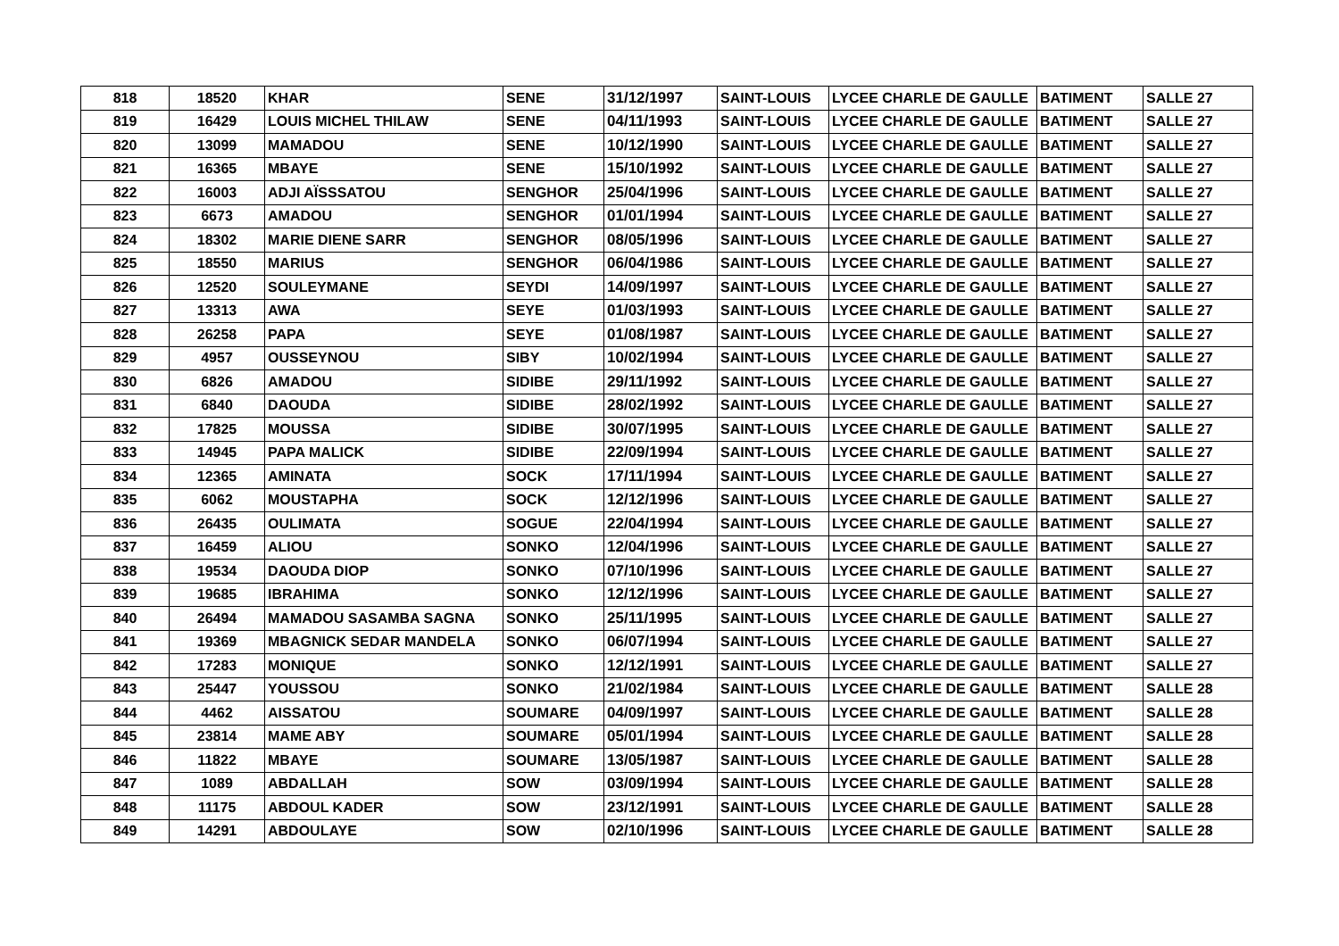| 818 | 18520 | KHAR | SENE | 31/12/1997 | SAINT-LOUIS | LYCEE CHARLE DE GAULLE | BATIMENT | SALLE 27 |
| 819 | 16429 | LOUIS MICHEL THILAW | SENE | 04/11/1993 | SAINT-LOUIS | LYCEE CHARLE DE GAULLE | BATIMENT | SALLE 27 |
| 820 | 13099 | MAMADOU | SENE | 10/12/1990 | SAINT-LOUIS | LYCEE CHARLE DE GAULLE | BATIMENT | SALLE 27 |
| 821 | 16365 | MBAYE | SENE | 15/10/1992 | SAINT-LOUIS | LYCEE CHARLE DE GAULLE | BATIMENT | SALLE 27 |
| 822 | 16003 | ADJI AÏSSSATOU | SENGHOR | 25/04/1996 | SAINT-LOUIS | LYCEE CHARLE DE GAULLE | BATIMENT | SALLE 27 |
| 823 | 6673 | AMADOU | SENGHOR | 01/01/1994 | SAINT-LOUIS | LYCEE CHARLE DE GAULLE | BATIMENT | SALLE 27 |
| 824 | 18302 | MARIE DIENE SARR | SENGHOR | 08/05/1996 | SAINT-LOUIS | LYCEE CHARLE DE GAULLE | BATIMENT | SALLE 27 |
| 825 | 18550 | MARIUS | SENGHOR | 06/04/1986 | SAINT-LOUIS | LYCEE CHARLE DE GAULLE | BATIMENT | SALLE 27 |
| 826 | 12520 | SOULEYMANE | SEYDI | 14/09/1997 | SAINT-LOUIS | LYCEE CHARLE DE GAULLE | BATIMENT | SALLE 27 |
| 827 | 13313 | AWA | SEYE | 01/03/1993 | SAINT-LOUIS | LYCEE CHARLE DE GAULLE | BATIMENT | SALLE 27 |
| 828 | 26258 | PAPA | SEYE | 01/08/1987 | SAINT-LOUIS | LYCEE CHARLE DE GAULLE | BATIMENT | SALLE 27 |
| 829 | 4957 | OUSSEYNOU | SIBY | 10/02/1994 | SAINT-LOUIS | LYCEE CHARLE DE GAULLE | BATIMENT | SALLE 27 |
| 830 | 6826 | AMADOU | SIDIBE | 29/11/1992 | SAINT-LOUIS | LYCEE CHARLE DE GAULLE | BATIMENT | SALLE 27 |
| 831 | 6840 | DAOUDA | SIDIBE | 28/02/1992 | SAINT-LOUIS | LYCEE CHARLE DE GAULLE | BATIMENT | SALLE 27 |
| 832 | 17825 | MOUSSA | SIDIBE | 30/07/1995 | SAINT-LOUIS | LYCEE CHARLE DE GAULLE | BATIMENT | SALLE 27 |
| 833 | 14945 | PAPA MALICK | SIDIBE | 22/09/1994 | SAINT-LOUIS | LYCEE CHARLE DE GAULLE | BATIMENT | SALLE 27 |
| 834 | 12365 | AMINATA | SOCK | 17/11/1994 | SAINT-LOUIS | LYCEE CHARLE DE GAULLE | BATIMENT | SALLE 27 |
| 835 | 6062 | MOUSTAPHA | SOCK | 12/12/1996 | SAINT-LOUIS | LYCEE CHARLE DE GAULLE | BATIMENT | SALLE 27 |
| 836 | 26435 | OULIMATA | SOGUE | 22/04/1994 | SAINT-LOUIS | LYCEE CHARLE DE GAULLE | BATIMENT | SALLE 27 |
| 837 | 16459 | ALIOU | SONKO | 12/04/1996 | SAINT-LOUIS | LYCEE CHARLE DE GAULLE | BATIMENT | SALLE 27 |
| 838 | 19534 | DAOUDA DIOP | SONKO | 07/10/1996 | SAINT-LOUIS | LYCEE CHARLE DE GAULLE | BATIMENT | SALLE 27 |
| 839 | 19685 | IBRAHIMA | SONKO | 12/12/1996 | SAINT-LOUIS | LYCEE CHARLE DE GAULLE | BATIMENT | SALLE 27 |
| 840 | 26494 | MAMADOU SASAMBA SAGNA | SONKO | 25/11/1995 | SAINT-LOUIS | LYCEE CHARLE DE GAULLE | BATIMENT | SALLE 27 |
| 841 | 19369 | MBAGNICK SEDAR MANDELA | SONKO | 06/07/1994 | SAINT-LOUIS | LYCEE CHARLE DE GAULLE | BATIMENT | SALLE 27 |
| 842 | 17283 | MONIQUE | SONKO | 12/12/1991 | SAINT-LOUIS | LYCEE CHARLE DE GAULLE | BATIMENT | SALLE 27 |
| 843 | 25447 | YOUSSOU | SONKO | 21/02/1984 | SAINT-LOUIS | LYCEE CHARLE DE GAULLE | BATIMENT | SALLE 28 |
| 844 | 4462 | AISSATOU | SOUMARE | 04/09/1997 | SAINT-LOUIS | LYCEE CHARLE DE GAULLE | BATIMENT | SALLE 28 |
| 845 | 23814 | MAME ABY | SOUMARE | 05/01/1994 | SAINT-LOUIS | LYCEE CHARLE DE GAULLE | BATIMENT | SALLE 28 |
| 846 | 11822 | MBAYE | SOUMARE | 13/05/1987 | SAINT-LOUIS | LYCEE CHARLE DE GAULLE | BATIMENT | SALLE 28 |
| 847 | 1089 | ABDALLAH | SOW | 03/09/1994 | SAINT-LOUIS | LYCEE CHARLE DE GAULLE | BATIMENT | SALLE 28 |
| 848 | 11175 | ABDOUL KADER | SOW | 23/12/1991 | SAINT-LOUIS | LYCEE CHARLE DE GAULLE | BATIMENT | SALLE 28 |
| 849 | 14291 | ABDOULAYE | SOW | 02/10/1996 | SAINT-LOUIS | LYCEE CHARLE DE GAULLE | BATIMENT | SALLE 28 |